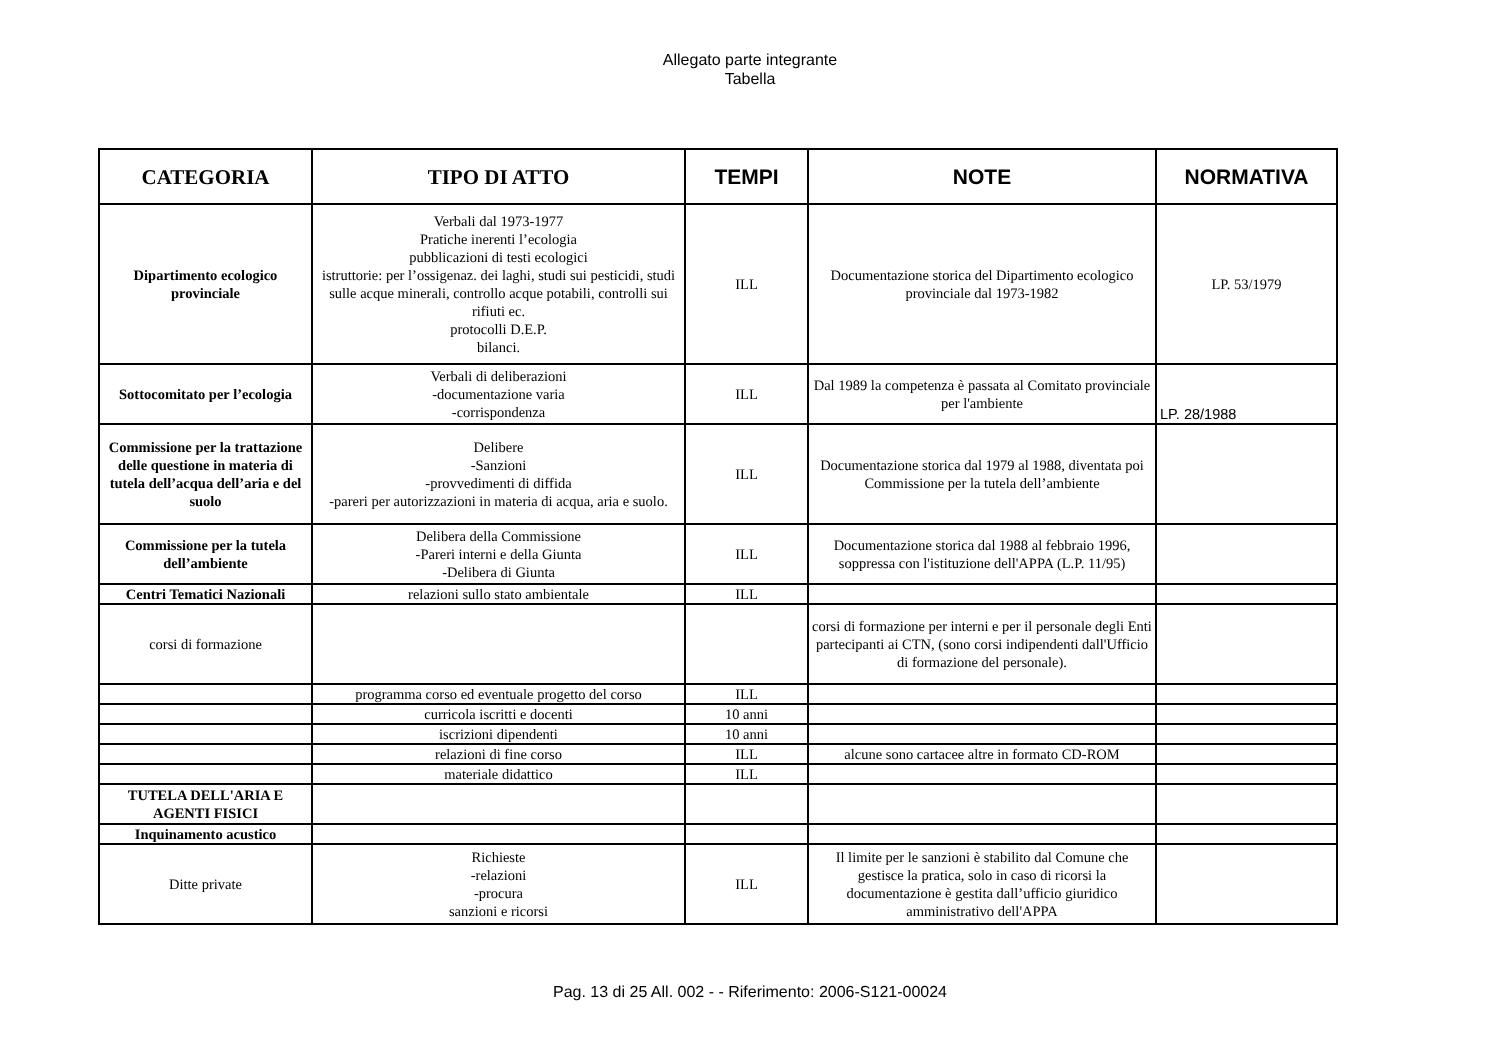Allegato parte integrante
Tabella
| CATEGORIA | TIPO DI ATTO | TEMPI | NOTE | NORMATIVA |
| --- | --- | --- | --- | --- |
| Dipartimento ecologico provinciale | Verbali dal 1973-1977 Pratiche inerenti l’ecologia pubblicazioni di testi ecologici istruttorie: per l’ossigenaz. dei laghi, studi sui pesticidi, studi sulle acque minerali, controllo acque potabili, controlli sui rifiuti ec. protocolli D.E.P. bilanci. | ILL | Documentazione storica del Dipartimento ecologico provinciale dal 1973-1982 | LP. 53/1979 |
| Sottocomitato per l’ecologia | Verbali di deliberazioni -documentazione varia -corrispondenza | ILL | Dal 1989 la competenza è passata al Comitato provinciale per l'ambiente | LP. 28/1988 |
| Commissione per la trattazione delle questione in materia di tutela dell’acqua dell’aria e del suolo | Delibere -Sanzioni -provvedimenti di diffida -pareri per autorizzazioni in materia di acqua, aria e suolo. | ILL | Documentazione storica dal 1979 al 1988, diventata poi Commissione per la tutela dell’ambiente | |
| Commissione per la tutela dell’ambiente | Delibera della Commissione -Pareri interni e della Giunta -Delibera di Giunta | ILL | Documentazione storica dal 1988 al febbraio 1996, soppressa con l'istituzione dell'APPA (L.P. 11/95) | |
| Centri Tematici Nazionali | relazioni sullo stato ambientale | ILL | | |
| corsi di formazione | | | corsi di formazione per interni e per il personale degli Enti partecipanti ai CTN, (sono corsi indipendenti dall'Ufficio di formazione del personale). | |
| | programma corso ed eventuale progetto del corso | ILL | | |
| | curricola iscritti e docenti | 10 anni | | |
| | iscrizioni dipendenti | 10 anni | | |
| | relazioni di fine corso | ILL | alcune sono cartacee altre in formato CD-ROM | |
| | materiale didattico | ILL | | |
| TUTELA DELL'ARIA E AGENTI FISICI | | | | |
| Inquinamento acustico | | | | |
| Ditte private | Richieste -relazioni -procura sanzioni e ricorsi | ILL | Il limite per le sanzioni è stabilito dal Comune che gestisce la pratica, solo in caso di ricorsi la documentazione è gestita dall’ufficio giuridico amministrativo dell'APPA | |
Pag. 13 di 25 All. 002 - - Riferimento: 2006-S121-00024